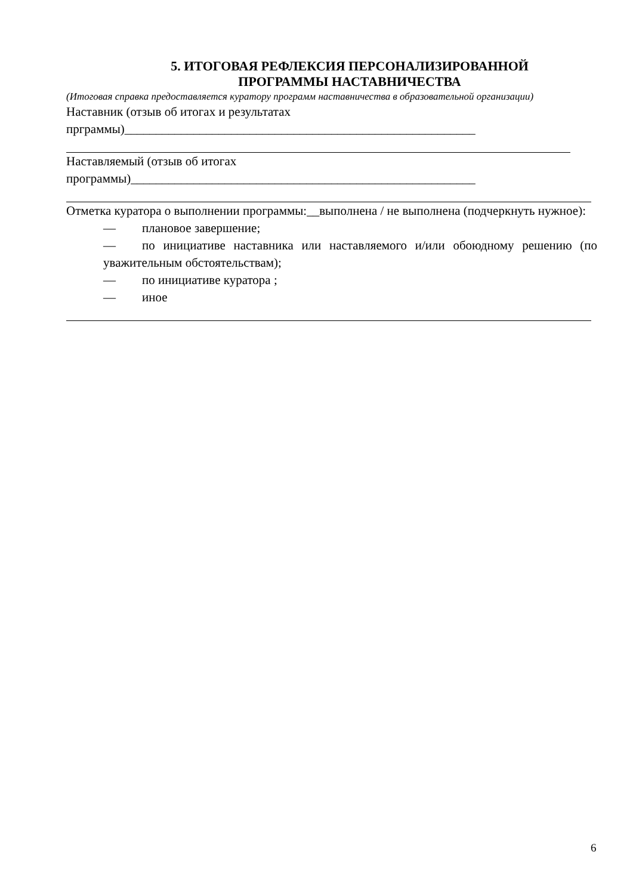5. ИТОГОВАЯ РЕФЛЕКСИЯ ПЕРСОНАЛИЗИРОВАННОЙ
ПРОГРАММЫ НАСТАВНИЧЕСТВА
(Итоговая справка предоставляется куратору программ наставничества в образовательной организации)
Наставник (отзыв об итогах и результатах
прграммы)________________________________________________________
Наставляемый (отзыв об итогах
программы)_______________________________________________________
Отметка куратора о выполнении программы:__выполнена / не выполнена (подчеркнуть нужное):
— плановое завершение;
— по инициативе наставника или наставляемого и/или обоюдному решению (по уважительным обстоятельствам);
— по инициативе куратора ;
— иное
6